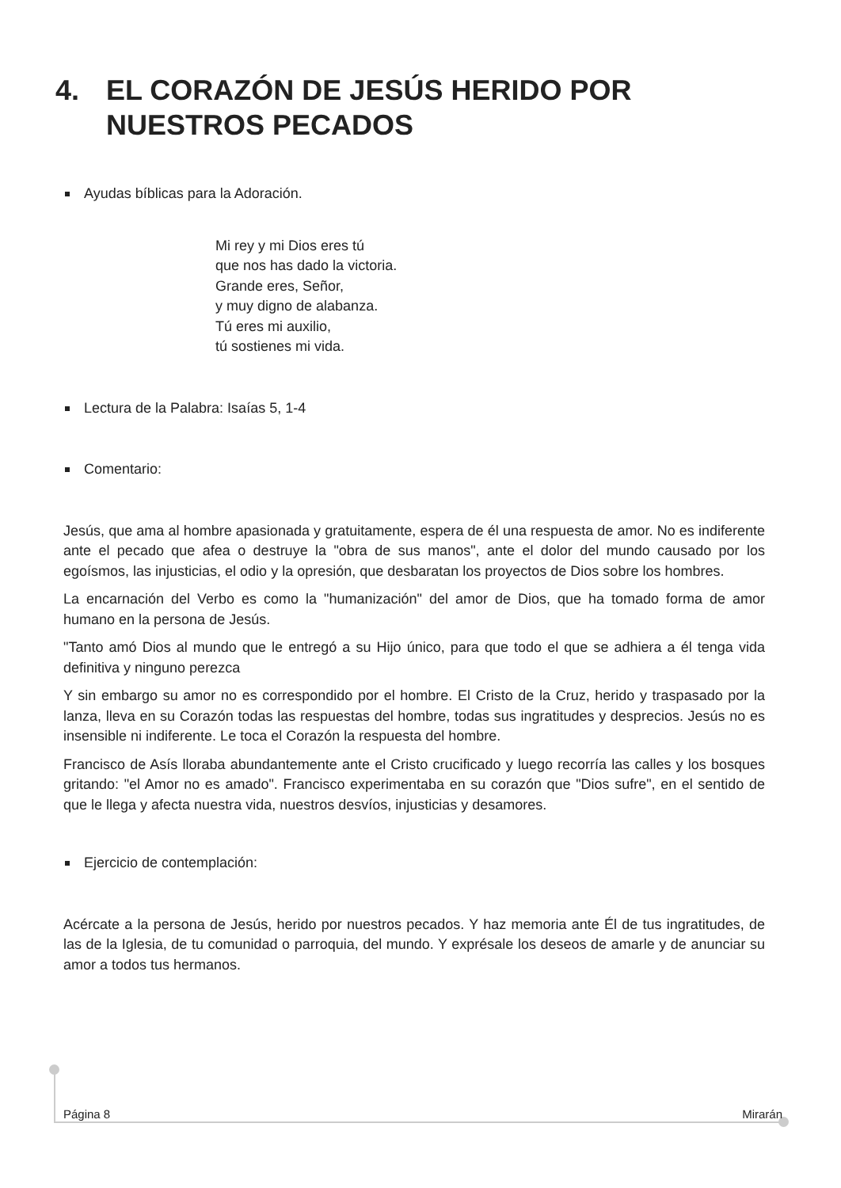4. EL CORAZÓN DE JESÚS HERIDO POR
NUESTROS PECADOS
Ayudas bíblicas para la Adoración.
Mi rey y mi Dios eres tú
que nos has dado la victoria.
Grande eres, Señor,
y muy digno de alabanza.
Tú eres mi auxilio,
tú sostienes mi vida.
Lectura de la Palabra: Isaías 5, 1-4
Comentario:
Jesús, que ama al hombre apasionada y gratuitamente, espera de él una respuesta de amor. No es indiferente ante el pecado que afea o destruye la "obra de sus manos", ante el dolor del mundo causado por los egoísmos, las injusticias, el odio y la opresión, que desbaratan los proyectos de Dios sobre los hombres.
La encarnación del Verbo es como la "humanización" del amor de Dios, que ha tomado forma de amor humano en la persona de Jesús.
"Tanto amó Dios al mundo que le entregó a su Hijo único, para que todo el que se adhiera a él tenga vida definitiva y ninguno perezca
Y sin embargo su amor no es correspondido por el hombre. El Cristo de la Cruz, herido y traspasado por la lanza, lleva en su Corazón todas las respuestas del hombre, todas sus ingratitudes y desprecios. Jesús no es insensible ni indiferente. Le toca el Corazón la respuesta del hombre.
Francisco de Asís lloraba abundantemente ante el Cristo crucificado y luego recorría las calles y los bosques gritando: "el Amor no es amado". Francisco experimentaba en su corazón que "Dios sufre", en el sentido de que le llega y afecta nuestra vida, nuestros desvíos, injusticias y desamores.
Ejercicio de contemplación:
Acércate a la persona de Jesús, herido por nuestros pecados. Y haz memoria ante Él de tus ingratitudes, de las de la Iglesia, de tu comunidad o parroquia, del mundo. Y exprésale los deseos de amarle y de anunciar su amor a todos tus hermanos.
Página 8 Mirarán